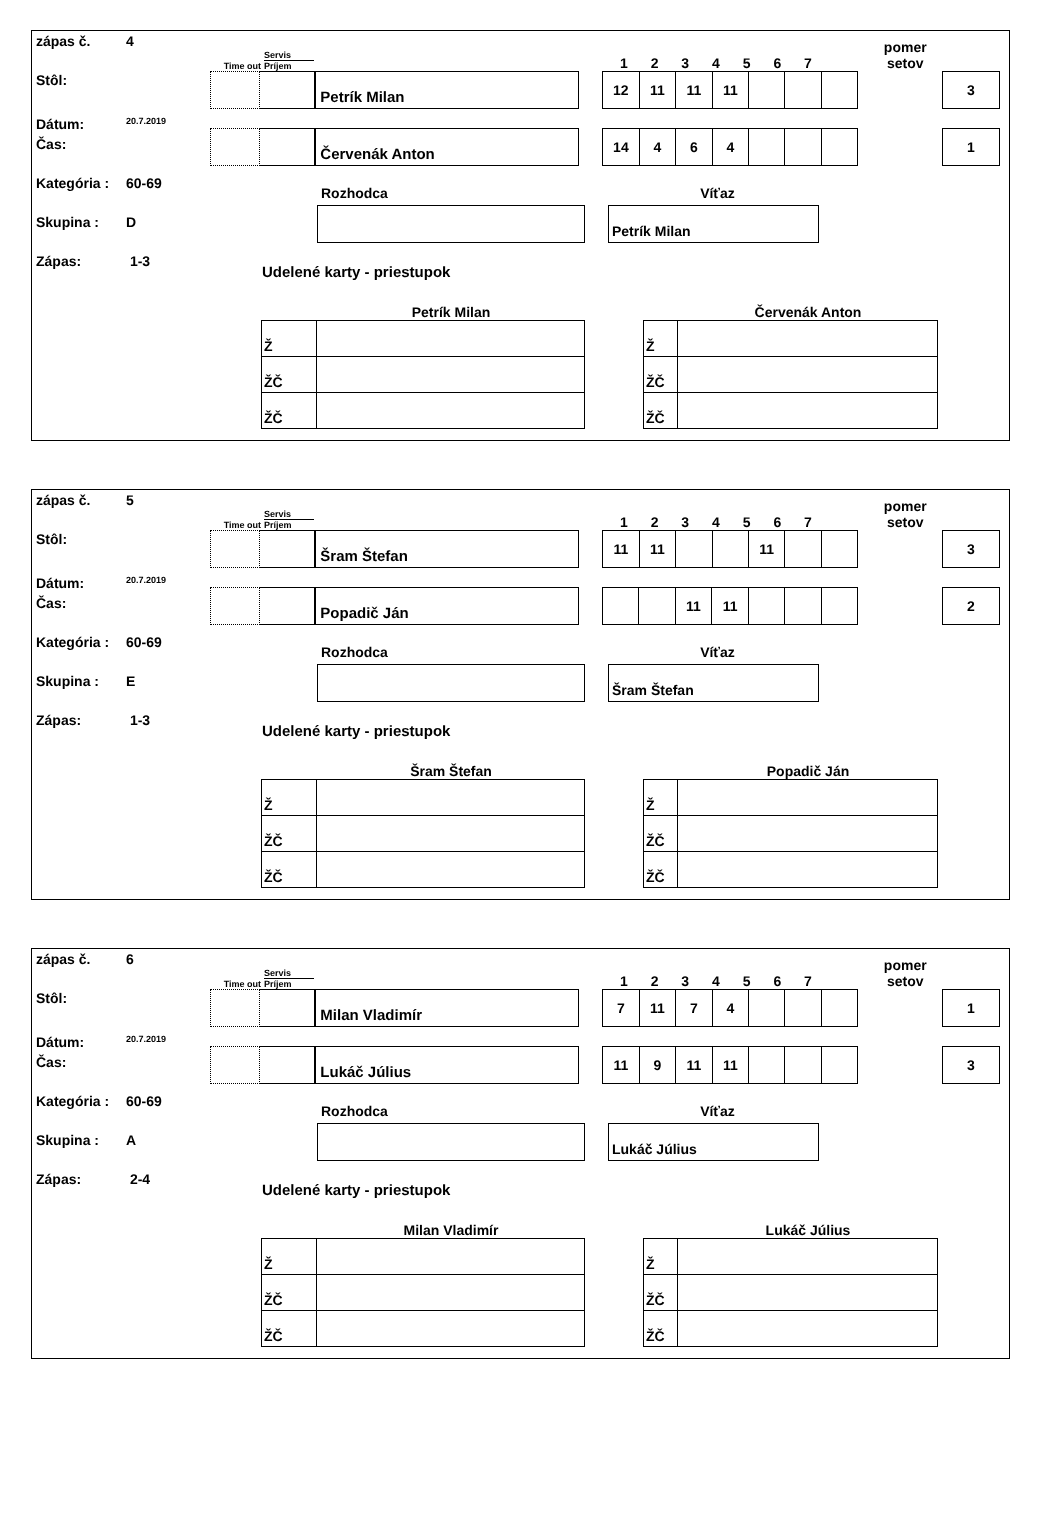zápas č. 4
Stôl:
Dátum: 20.7.2019
Čas:
Kategória : 60-69
Skupina : D
Zápas: 1-3
Time out Servis
Príjem 1 2 3 4 5 6 7 pomer
setov
Petrík Milan
| 12 | 11 | 11 | 11 | | | |
3
Červenák Anton
| 14 | 4 | 6 | 4 | | | |
1
Rozhodca Víťaz
Petrík Milan
Udelené karty - priestupok
Petrík Milan
| Ž | |
| ŽČ | |
| ŽČ | |
Červenák Anton
| Ž | |
| ŽČ | |
| ŽČ | |
zápas č. 5
Stôl:
Dátum: 20.7.2019
Čas:
Kategória : 60-69
Skupina : E
Zápas: 1-3
Time out Servis
Príjem 1 2 3 4 5 6 7 pomer
setov
Šram Štefan
| 11 | 11 | | | 11 | | |
3
Popadič Ján
| | | 11 | 11 | | | |
2
Rozhodca Víťaz
Šram Štefan
Udelené karty - priestupok
Šram Štefan
| Ž | |
| ŽČ | |
| ŽČ | |
Popadič Ján
| Ž | |
| ŽČ | |
| ŽČ | |
zápas č. 6
Stôl:
Dátum: 20.7.2019
Čas:
Kategória : 60-69
Skupina : A
Zápas: 2-4
Time out Servis
Príjem 1 2 3 4 5 6 7 pomer
setov
Milan Vladimír
| 7 | 11 | 7 | 4 | | | |
1
Lukáč Július
| 11 | 9 | 11 | 11 | | | |
3
Rozhodca Víťaz
Lukáč Július
Udelené karty - priestupok
Milan Vladimír
| Ž | |
| ŽČ | |
| ŽČ | |
Lukáč Július
| Ž | |
| ŽČ | |
| ŽČ | |